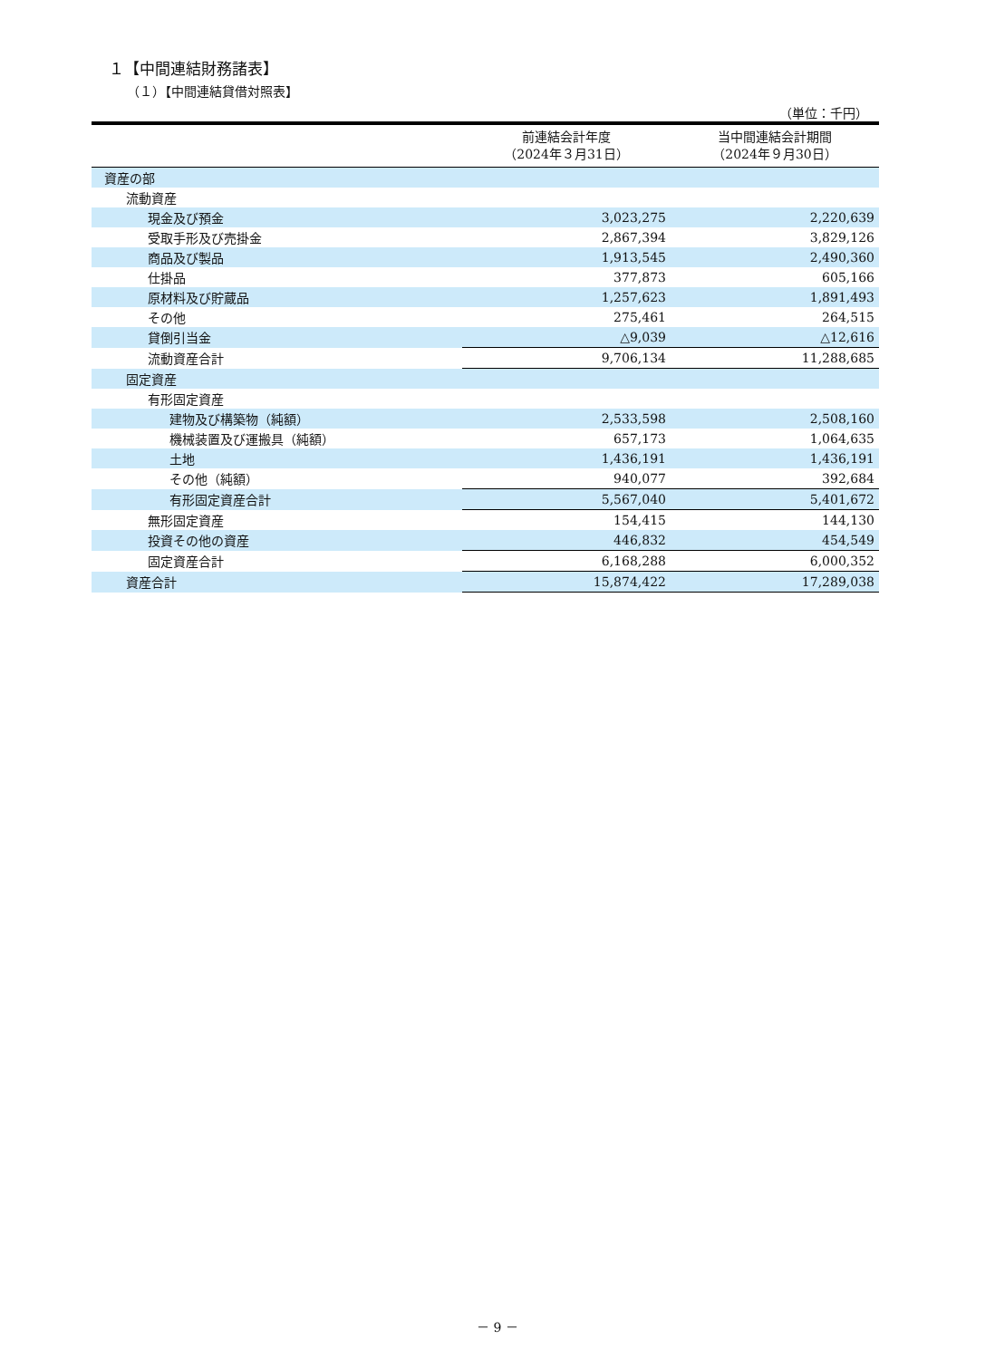１【中間連結財務諸表】
（１）【中間連結貸借対照表】
（単位：千円）
| | 前連結会計年度 （2024年３月31日） | 当中間連結会計期間 （2024年９月30日） |
| --- | --- | --- |
| 資産の部 | | |
| 流動資産 | | |
| 現金及び預金 | 3,023,275 | 2,220,639 |
| 受取手形及び売掛金 | 2,867,394 | 3,829,126 |
| 商品及び製品 | 1,913,545 | 2,490,360 |
| 仕掛品 | 377,873 | 605,166 |
| 原材料及び貯蔵品 | 1,257,623 | 1,891,493 |
| その他 | 275,461 | 264,515 |
| 貸倒引当金 | △9,039 | △12,616 |
| 流動資産合計 | 9,706,134 | 11,288,685 |
| 固定資産 | | |
| 有形固定資産 | | |
| 建物及び構築物（純額） | 2,533,598 | 2,508,160 |
| 機械装置及び運搬具（純額） | 657,173 | 1,064,635 |
| 土地 | 1,436,191 | 1,436,191 |
| その他（純額） | 940,077 | 392,684 |
| 有形固定資産合計 | 5,567,040 | 5,401,672 |
| 無形固定資産 | 154,415 | 144,130 |
| 投資その他の資産 | 446,832 | 454,549 |
| 固定資産合計 | 6,168,288 | 6,000,352 |
| 資産合計 | 15,874,422 | 17,289,038 |
－ 9 －